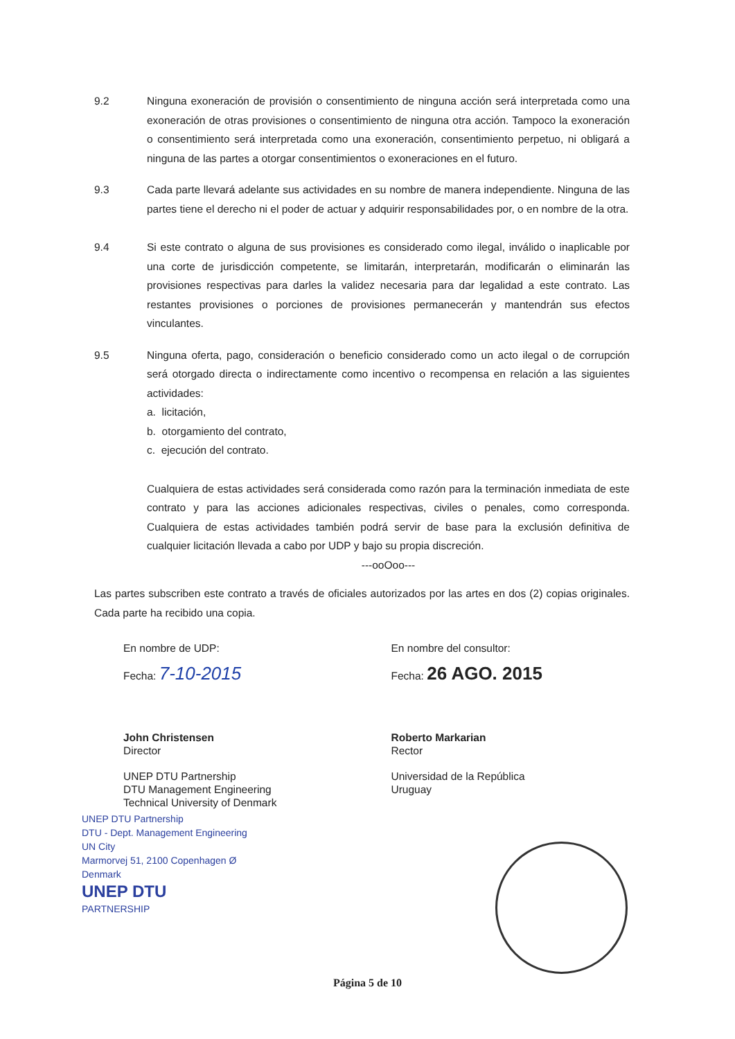9.2 Ninguna exoneración de provisión o consentimiento de ninguna acción será interpretada como una exoneración de otras provisiones o consentimiento de ninguna otra acción. Tampoco la exoneración o consentimiento será interpretada como una exoneración, consentimiento perpetuo, ni obligará a ninguna de las partes a otorgar consentimientos o exoneraciones en el futuro.
9.3 Cada parte llevará adelante sus actividades en su nombre de manera independiente. Ninguna de las partes tiene el derecho ni el poder de actuar y adquirir responsabilidades por, o en nombre de la otra.
9.4 Si este contrato o alguna de sus provisiones es considerado como ilegal, inválido o inaplicable por una corte de jurisdicción competente, se limitarán, interpretarán, modificarán o eliminarán las provisiones respectivas para darles la validez necesaria para dar legalidad a este contrato. Las restantes provisiones o porciones de provisiones permanecerán y mantendrán sus efectos vinculantes.
9.5 Ninguna oferta, pago, consideración o beneficio considerado como un acto ilegal o de corrupción será otorgado directa o indirectamente como incentivo o recompensa en relación a las siguientes actividades:
a. licitación,
b. otorgamiento del contrato,
c. ejecución del contrato.
Cualquiera de estas actividades será considerada como razón para la terminación inmediata de este contrato y para las acciones adicionales respectivas, civiles o penales, como corresponda. Cualquiera de estas actividades también podrá servir de base para la exclusión definitiva de cualquier licitación llevada a cabo por UDP y bajo su propia discreción.
---ooOoo---
Las partes subscriben este contrato a través de oficiales autorizados por las artes en dos (2) copias originales. Cada parte ha recibido una copia.
En nombre de UDP:
Fecha: 7-10-2015
John Christensen
Director
UNEP DTU Partnership
DTU Management Engineering
Technical University of Denmark
UNEP DTU Partnership
DTU - Dept. Management Engineering
UN City
Marmorvej 51, 2100 Copenhagen Ø
Denmark
UNEP DTU
PARTNERSHIP
En nombre del consultor:
Fecha: 26 AGO. 2015
Roberto Markarian
Rector
Universidad de la República
Uruguay
Página 5 de 10